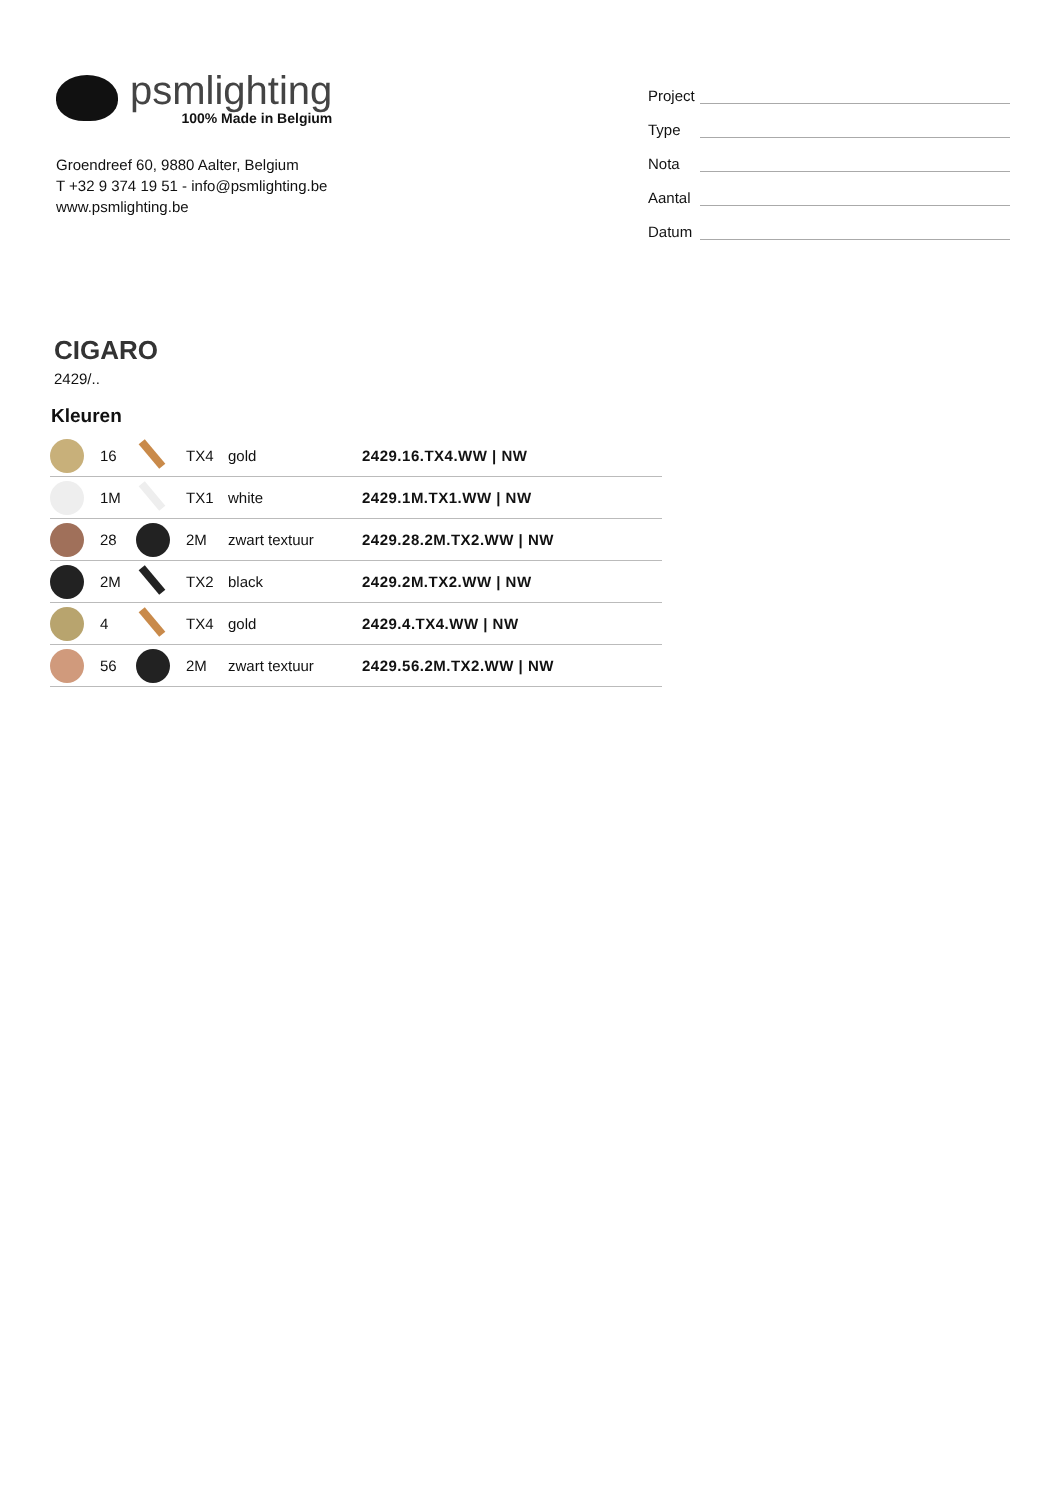psmlighting
100% Made in Belgium
Groendreef 60, 9880 Aalter, Belgium
T +32 9 374 19 51 - info@psmlighting.be
www.psmlighting.be
Project
Type
Nota
Aantal
Datum
CIGARO
2429/..
Kleuren
| | 16 | | TX4 | gold | 2429.16.TX4.WW / NW |
| | 1M | | TX1 | white | 2429.1M.TX1.WW / NW |
| | 28 | | 2M | zwart textuur | 2429.28.2M.TX2.WW / NW |
| | 2M | | TX2 | black | 2429.2M.TX2.WW / NW |
| | 4 | | TX4 | gold | 2429.4.TX4.WW / NW |
| | 56 | | 2M | zwart textuur | 2429.56.2M.TX2.WW / NW |